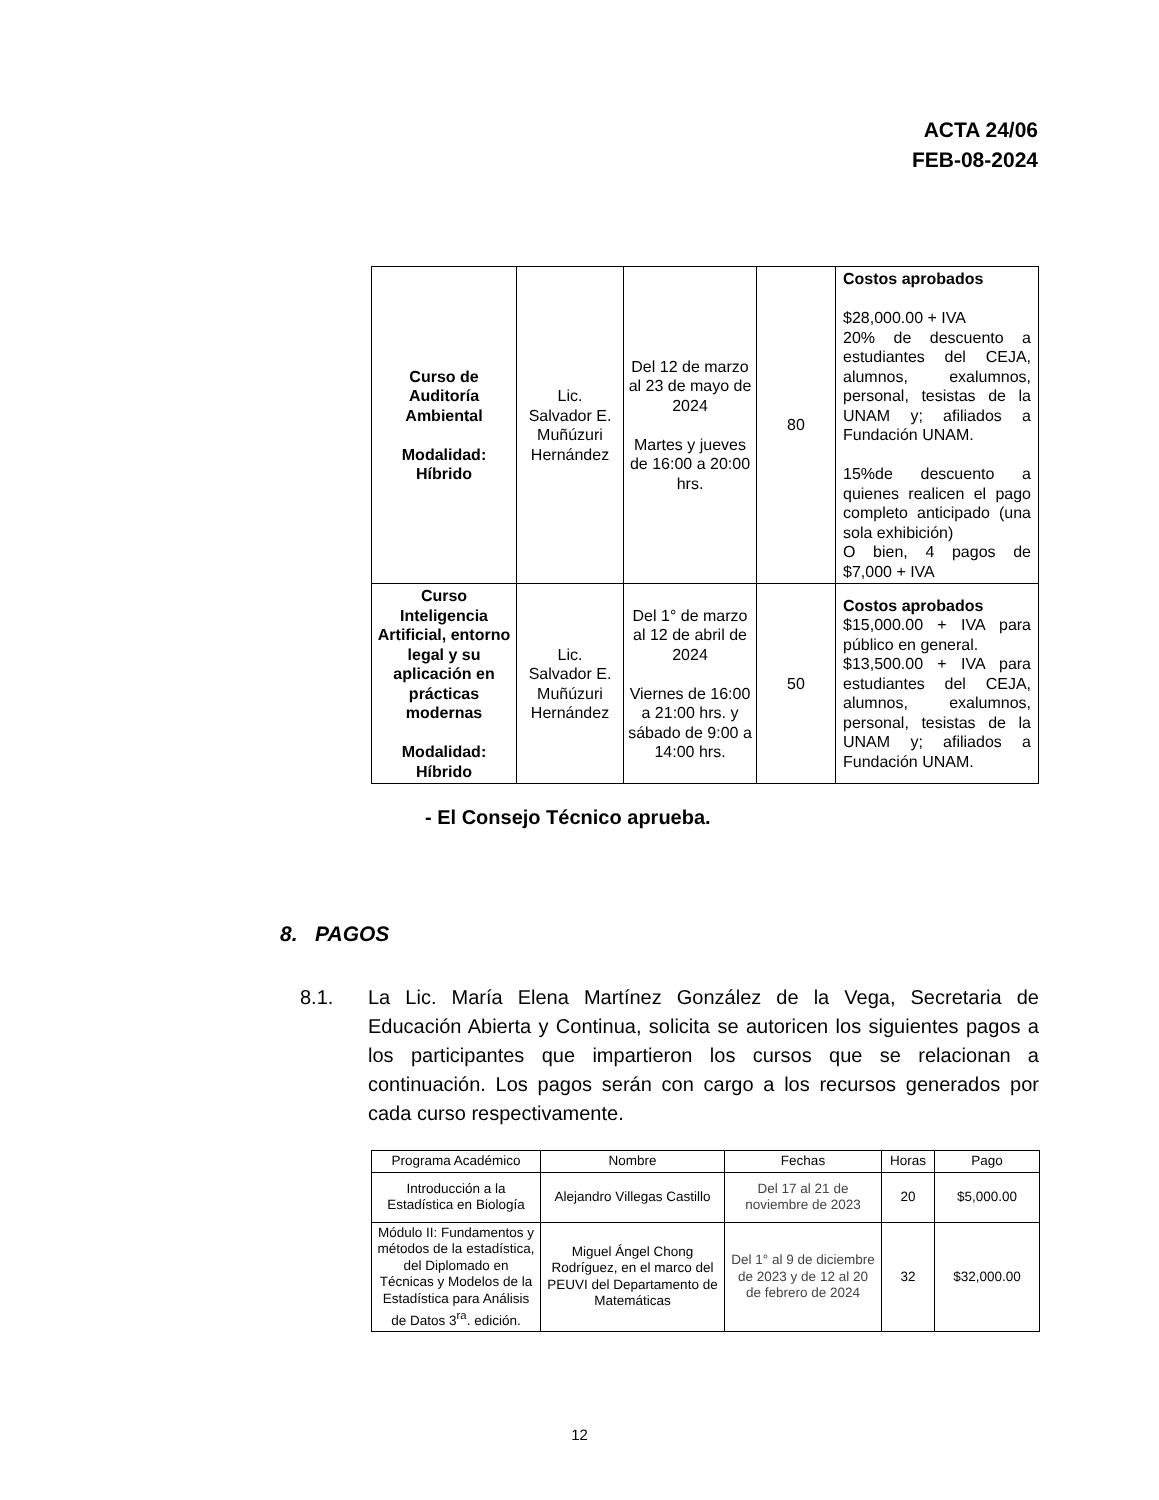ACTA 24/06
FEB-08-2024
| Curso de Auditoría Ambiental Modalidad: Híbrido | Lic. Salvador E. Muñúzuri Hernández | Del 12 de marzo al 23 de mayo de 2024 Martes y jueves de 16:00 a 20:00 hrs. | 80 | Costos aprobados $28,000.00 + IVA 20% de descuento a estudiantes del CEJA, alumnos, exalumnos, personal, tesistas de la UNAM y; afiliados a Fundación UNAM. 15%de descuento a quienes realicen el pago completo anticipado (una sola exhibición) O bien, 4 pagos de $7,000 + IVA |
| Curso Inteligencia Artificial, entorno legal y su aplicación en prácticas modernas Modalidad: Híbrido | Lic. Salvador E. Muñúzuri Hernández | Del 1° de marzo al 12 de abril de 2024 Viernes de 16:00 a 21:00 hrs. y sábado de 9:00 a 14:00 hrs. | 50 | Costos aprobados $15,000.00 + IVA para público en general. $13,500.00 + IVA para estudiantes del CEJA, alumnos, exalumnos, personal, tesistas de la UNAM y; afiliados a Fundación UNAM. |
- El Consejo Técnico aprueba.
8. PAGOS
8.1. La Lic. María Elena Martínez González de la Vega, Secretaria de Educación Abierta y Continua, solicita se autoricen los siguientes pagos a los participantes que impartieron los cursos que se relacionan a continuación. Los pagos serán con cargo a los recursos generados por cada curso respectivamente.
| Programa Académico | Nombre | Fechas | Horas | Pago |
| --- | --- | --- | --- | --- |
| Introducción a la Estadística en Biología | Alejandro Villegas Castillo | Del 17 al 21 de noviembre de 2023 | 20 | $5,000.00 |
| Módulo II: Fundamentos y métodos de la estadística, del Diplomado en Técnicas y Modelos de la Estadística para Análisis de Datos 3<sup>ra</sup>. edición. | Miguel Ángel Chong Rodríguez, en el marco del PEUVI del Departamento de Matemáticas | Del 1° al 9 de diciembre de 2023 y de 12 al 20 de febrero de 2024 | 32 | $32,000.00 |
12